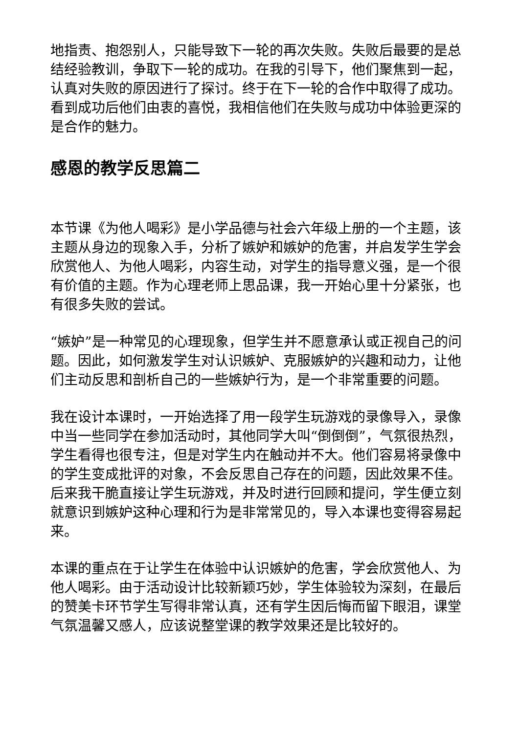地指责、抱怨别人，只能导致下一轮的再次失败。失败后最要的是总结经验教训，争取下一轮的成功。在我的引导下，他们聚焦到一起，认真对失败的原因进行了探讨。终于在下一轮的合作中取得了成功。看到成功后他们由衷的喜悦，我相信他们在失败与成功中体验更深的是合作的魅力。
感恩的教学反思篇二
本节课《为他人喝彩》是小学品德与社会六年级上册的一个主题，该主题从身边的现象入手，分析了嫉妒和嫉妒的危害，并启发学生学会欣赏他人、为他人喝彩，内容生动，对学生的指导意义强，是一个很有价值的主题。作为心理老师上思品课，我一开始心里十分紧张，也有很多失败的尝试。
“嫉妒”是一种常见的心理现象，但学生并不愿意承认或正视自己的问题。因此，如何激发学生对认识嫉妒、克服嫉妒的兴趣和动力，让他们主动反思和剖析自己的一些嫉妒行为，是一个非常重要的问题。
我在设计本课时，一开始选择了用一段学生玩游戏的录像导入，录像中当一些同学在参加活动时，其他同学大叫“倒倒倒”，气氛很热烈，学生看得也很专注，但是对学生内在触动并不大。他们容易将录像中的学生变成批评的对象，不会反思自己存在的问题，因此效果不佳。后来我干脆直接让学生玩游戏，并及时进行回顾和提问，学生便立刻就意识到嫉妒这种心理和行为是非常常见的，导入本课也变得容易起来。
本课的重点在于让学生在体验中认识嫉妒的危害，学会欣赏他人、为他人喝彩。由于活动设计比较新颖巧妙，学生体验较为深刻，在最后的赞美卡环节学生写得非常认真，还有学生因后悔而留下眼泪，课堂气氛温馨又感人，应该说整堂课的教学效果还是比较好的。